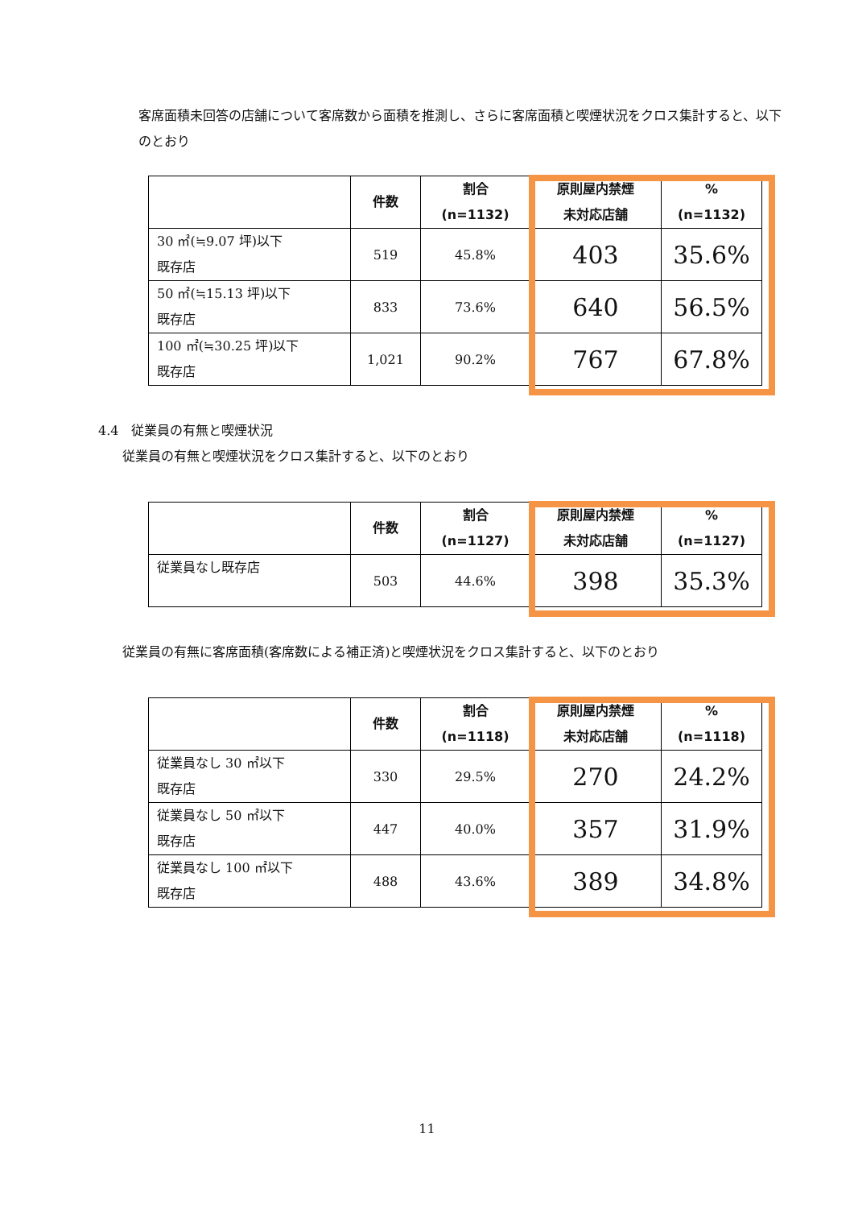客席面積未回答の店舗について客席数から面積を推測し、さらに客席面積と喫煙状況をクロス集計すると、以下のとおり
| | 件数 | 割合 (n=1132) | 原則屋内禁煙 未対応店舗 | % (n=1132) |
| --- | --- | --- | --- | --- |
| 30 ㎡(≒9.07 坪)以下 既存店 | 519 | 45.8% | 403 | 35.6% |
| 50 ㎡(≒15.13 坪)以下 既存店 | 833 | 73.6% | 640 | 56.5% |
| 100 ㎡(≒30.25 坪)以下 既存店 | 1,021 | 90.2% | 767 | 67.8% |
4.4　従業員の有無と喫煙状況
従業員の有無と喫煙状況をクロス集計すると、以下のとおり
| | 件数 | 割合 (n=1127) | 原則屋内禁煙 未対応店舗 | % (n=1127) |
| --- | --- | --- | --- | --- |
| 従業員なし既存店 | 503 | 44.6% | 398 | 35.3% |
従業員の有無に客席面積(客席数による補正済)と喫煙状況をクロス集計すると、以下のとおり
| | 件数 | 割合 (n=1118) | 原則屋内禁煙 未対応店舗 | % (n=1118) |
| --- | --- | --- | --- | --- |
| 従業員なし 30 ㎡以下 既存店 | 330 | 29.5% | 270 | 24.2% |
| 従業員なし 50 ㎡以下 既存店 | 447 | 40.0% | 357 | 31.9% |
| 従業員なし 100 ㎡以下 既存店 | 488 | 43.6% | 389 | 34.8% |
11